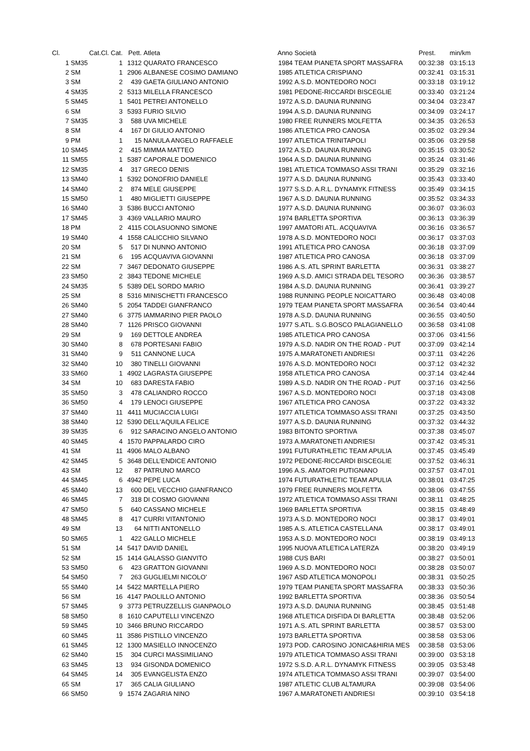| Cl. | Cat. | Cl. Cat. | Pett. | Atleta | Anno | Società | Prest. | min/km |
| --- | --- | --- | --- | --- | --- | --- | --- | --- |
| 1 | SM35 | 1 | 1312 | QUARATO FRANCESCO | 1984 | TEAM PIANETA SPORT MASSAFRA | 00:32:38 | 03:15:13 |
| 2 | SM | 1 | 2906 | ALBANESE COSIMO DAMIANO | 1985 | ATLETICA CRISPIANO | 00:32:41 | 03:15:31 |
| 3 | SM | 2 | 439 | GAETA GIULIANO ANTONIO | 1992 | A.S.D. MONTEDORO NOCI | 00:33:18 | 03:19:12 |
| 4 | SM35 | 2 | 5313 | MILELLA FRANCESCO | 1981 | PEDONE-RICCARDI BISCEGLIE | 00:33:40 | 03:21:24 |
| 5 | SM45 | 1 | 5401 | PETREI ANTONELLO | 1972 | A.S.D. DAUNIA RUNNING | 00:34:04 | 03:23:47 |
| 6 | SM | 3 | 5393 | FURIO SILVIO | 1994 | A.S.D. DAUNIA RUNNING | 00:34:09 | 03:24:17 |
| 7 | SM35 | 3 | 588 | UVA MICHELE | 1980 | FREE RUNNERS MOLFETTA | 00:34:35 | 03:26:53 |
| 8 | SM | 4 | 167 | DI GIULIO ANTONIO | 1986 | ATLETICA PRO CANOSA | 00:35:02 | 03:29:34 |
| 9 | PM | 1 | 15 | NANULA ANGELO RAFFAELE | 1997 | ATLETICA TRINITAPOLI | 00:35:06 | 03:29:58 |
| 10 | SM45 | 2 | 415 | MIMMA MATTEO | 1972 | A.S.D. DAUNIA RUNNING | 00:35:15 | 03:30:52 |
| 11 | SM55 | 1 | 5387 | CAPORALE DOMENICO | 1964 | A.S.D. DAUNIA RUNNING | 00:35:24 | 03:31:46 |
| 12 | SM35 | 4 | 317 | GRECO DENIS | 1981 | ATLETICA TOMMASO ASSI TRANI | 00:35:29 | 03:32:16 |
| 13 | SM40 | 1 | 5392 | DONOFRIO DANIELE | 1977 | A.S.D. DAUNIA RUNNING | 00:35:43 | 03:33:40 |
| 14 | SM40 | 2 | 874 | MELE GIUSEPPE | 1977 | S.S.D. A.R.L. DYNAMYK FITNESS | 00:35:49 | 03:34:15 |
| 15 | SM50 | 1 | 480 | MIGLIETTI GIUSEPPE | 1967 | A.S.D. DAUNIA RUNNING | 00:35:52 | 03:34:33 |
| 16 | SM40 | 3 | 5386 | BUCCI ANTONIO | 1977 | A.S.D. DAUNIA RUNNING | 00:36:07 | 03:36:03 |
| 17 | SM45 | 3 | 4369 | VALLARIO MAURO | 1974 | BARLETTA SPORTIVA | 00:36:13 | 03:36:39 |
| 18 | PM | 2 | 4115 | COLASUONNO SIMONE | 1997 | AMATORI ATL. ACQUAVIVA | 00:36:16 | 03:36:57 |
| 19 | SM40 | 4 | 1558 | CALICCHIO SILVANO | 1978 | A.S.D. MONTEDORO NOCI | 00:36:17 | 03:37:03 |
| 20 | SM | 5 | 517 | DI NUNNO ANTONIO | 1991 | ATLETICA PRO CANOSA | 00:36:18 | 03:37:09 |
| 21 | SM | 6 | 195 | ACQUAVIVA GIOVANNI | 1987 | ATLETICA PRO CANOSA | 00:36:18 | 03:37:09 |
| 22 | SM | 7 | 3467 | DEDONATO GIUSEPPE | 1986 | A.S. ATL SPRINT BARLETTA | 00:36:31 | 03:38:27 |
| 23 | SM50 | 2 | 3843 | TEDONE MICHELE | 1969 | A.S.D. AMICI STRADA DEL TESORO | 00:36:36 | 03:38:57 |
| 24 | SM35 | 5 | 5389 | DEL SORDO MARIO | 1984 | A.S.D. DAUNIA RUNNING | 00:36:41 | 03:39:27 |
| 25 | SM | 8 | 5316 | MINISCHETTI FRANCESCO | 1988 | RUNNING PEOPLE NOICATTARO | 00:36:48 | 03:40:08 |
| 26 | SM40 | 5 | 2054 | TADDEI GIANFRANCO | 1979 | TEAM PIANETA SPORT MASSAFRA | 00:36:54 | 03:40:44 |
| 27 | SM40 | 6 | 3775 | IAMMARINO PIER PAOLO | 1978 | A.S.D. DAUNIA RUNNING | 00:36:55 | 03:40:50 |
| 28 | SM40 | 7 | 1126 | PRISCO GIOVANNI | 1977 | S.ATL. S.G.BOSCO PALAGIANELLO | 00:36:58 | 03:41:08 |
| 29 | SM | 9 | 169 | DETTOLE ANDREA | 1985 | ATLETICA PRO CANOSA | 00:37:06 | 03:41:56 |
| 30 | SM40 | 8 | 678 | PORTESANI FABIO | 1979 | A.S.D. NADIR ON THE ROAD - PUT | 00:37:09 | 03:42:14 |
| 31 | SM40 | 9 | 511 | CANNONE LUCA | 1975 | A.MARATONETI ANDRIESI | 00:37:11 | 03:42:26 |
| 32 | SM40 | 10 | 380 | TINELLI GIOVANNI | 1976 | A.S.D. MONTEDORO NOCI | 00:37:12 | 03:42:32 |
| 33 | SM60 | 1 | 4902 | LAGRASTA GIUSEPPE | 1958 | ATLETICA PRO CANOSA | 00:37:14 | 03:42:44 |
| 34 | SM | 10 | 683 | DARESTA FABIO | 1989 | A.S.D. NADIR ON THE ROAD - PUT | 00:37:16 | 03:42:56 |
| 35 | SM50 | 3 | 478 | CALIANDRO ROCCO | 1967 | A.S.D. MONTEDORO NOCI | 00:37:18 | 03:43:08 |
| 36 | SM50 | 4 | 179 | LENOCI GIUSEPPE | 1967 | ATLETICA PRO CANOSA | 00:37:22 | 03:43:32 |
| 37 | SM40 | 11 | 4411 | MUCIACCIA LUIGI | 1977 | ATLETICA TOMMASO ASSI TRANI | 00:37:25 | 03:43:50 |
| 38 | SM40 | 12 | 5390 | DELL'AQUILA FELICE | 1977 | A.S.D. DAUNIA RUNNING | 00:37:32 | 03:44:32 |
| 39 | SM35 | 6 | 912 | SARACINO ANGELO ANTONIO | 1983 | BITONTO SPORTIVA | 00:37:38 | 03:45:07 |
| 40 | SM45 | 4 | 1570 | PAPPALARDO CIRO | 1973 | A.MARATONETI ANDRIESI | 00:37:42 | 03:45:31 |
| 41 | SM | 11 | 4906 | MALO ALBANO | 1991 | FUTURATHLETIC TEAM APULIA | 00:37:45 | 03:45:49 |
| 42 | SM45 | 5 | 3648 | DELL'ENDICE ANTONIO | 1972 | PEDONE-RICCARDI BISCEGLIE | 00:37:52 | 03:46:31 |
| 43 | SM | 12 | 87 | PATRUNO MARCO | 1996 | A.S. AMATORI PUTIGNANO | 00:37:57 | 03:47:01 |
| 44 | SM45 | 6 | 4942 | PEPE LUCA | 1974 | FUTURATHLETIC TEAM APULIA | 00:38:01 | 03:47:25 |
| 45 | SM40 | 13 | 600 | DEL VECCHIO GIANFRANCO | 1979 | FREE RUNNERS MOLFETTA | 00:38:06 | 03:47:55 |
| 46 | SM45 | 7 | 318 | DI COSMO GIOVANNI | 1972 | ATLETICA TOMMASO ASSI TRANI | 00:38:11 | 03:48:25 |
| 47 | SM50 | 5 | 640 | CASSANO MICHELE | 1969 | BARLETTA SPORTIVA | 00:38:15 | 03:48:49 |
| 48 | SM45 | 8 | 417 | CURRI VITANTONIO | 1973 | A.S.D. MONTEDORO NOCI | 00:38:17 | 03:49:01 |
| 49 | SM | 13 | 64 | NITTI ANTONELLO | 1985 | A.S. ATLETICA CASTELLANA | 00:38:17 | 03:49:01 |
| 50 | SM65 | 1 | 422 | GALLO MICHELE | 1953 | A.S.D. MONTEDORO NOCI | 00:38:19 | 03:49:13 |
| 51 | SM | 14 | 5417 | DAVID DANIEL | 1995 | NUOVA ATLETICA LATERZA | 00:38:20 | 03:49:19 |
| 52 | SM | 15 | 1414 | GALASSO GIANVITO | 1988 | CUS BARI | 00:38:27 | 03:50:01 |
| 53 | SM50 | 6 | 423 | GRATTON GIOVANNI | 1969 | A.S.D. MONTEDORO NOCI | 00:38:28 | 03:50:07 |
| 54 | SM50 | 7 | 263 | GUGLIELMI NICOLO' | 1967 | ASD ATLETICA MONOPOLI | 00:38:31 | 03:50:25 |
| 55 | SM40 | 14 | 5422 | MARTELLA PIERO | 1979 | TEAM PIANETA SPORT MASSAFRA | 00:38:33 | 03:50:36 |
| 56 | SM | 16 | 4147 | PAOLILLO ANTONIO | 1992 | BARLETTA SPORTIVA | 00:38:36 | 03:50:54 |
| 57 | SM45 | 9 | 3773 | PETRUZZELLIS GIANPAOLO | 1973 | A.S.D. DAUNIA RUNNING | 00:38:45 | 03:51:48 |
| 58 | SM50 | 8 | 1610 | CAPUTELLI VINCENZO | 1968 | ATLETICA DISFIDA DI BARLETTA | 00:38:48 | 03:52:06 |
| 59 | SM45 | 10 | 3466 | BRUNO RICCARDO | 1971 | A.S. ATL SPRINT BARLETTA | 00:38:57 | 03:53:00 |
| 60 | SM45 | 11 | 3586 | PISTILLO VINCENZO | 1973 | BARLETTA SPORTIVA | 00:38:58 | 03:53:06 |
| 61 | SM45 | 12 | 1300 | MASIELLO INNOCENZO | 1973 | POD. CAROSINO JONICA&HIRIA MES | 00:38:58 | 03:53:06 |
| 62 | SM40 | 15 | 304 | CURCI MASSIMILIANO | 1979 | ATLETICA TOMMASO ASSI TRANI | 00:39:00 | 03:53:18 |
| 63 | SM45 | 13 | 934 | GISONDA DOMENICO | 1972 | S.S.D. A.R.L. DYNAMYK FITNESS | 00:39:05 | 03:53:48 |
| 64 | SM45 | 14 | 305 | EVANGELISTA ENZO | 1974 | ATLETICA TOMMASO ASSI TRANI | 00:39:07 | 03:54:00 |
| 65 | SM | 17 | 365 | CALIA GIULIANO | 1987 | ATLETIC CLUB ALTAMURA | 00:39:08 | 03:54:06 |
| 66 | SM50 | 9 | 1574 | ZAGARIA NINO | 1967 | A.MARATONETI ANDRIESI | 00:39:10 | 03:54:18 |